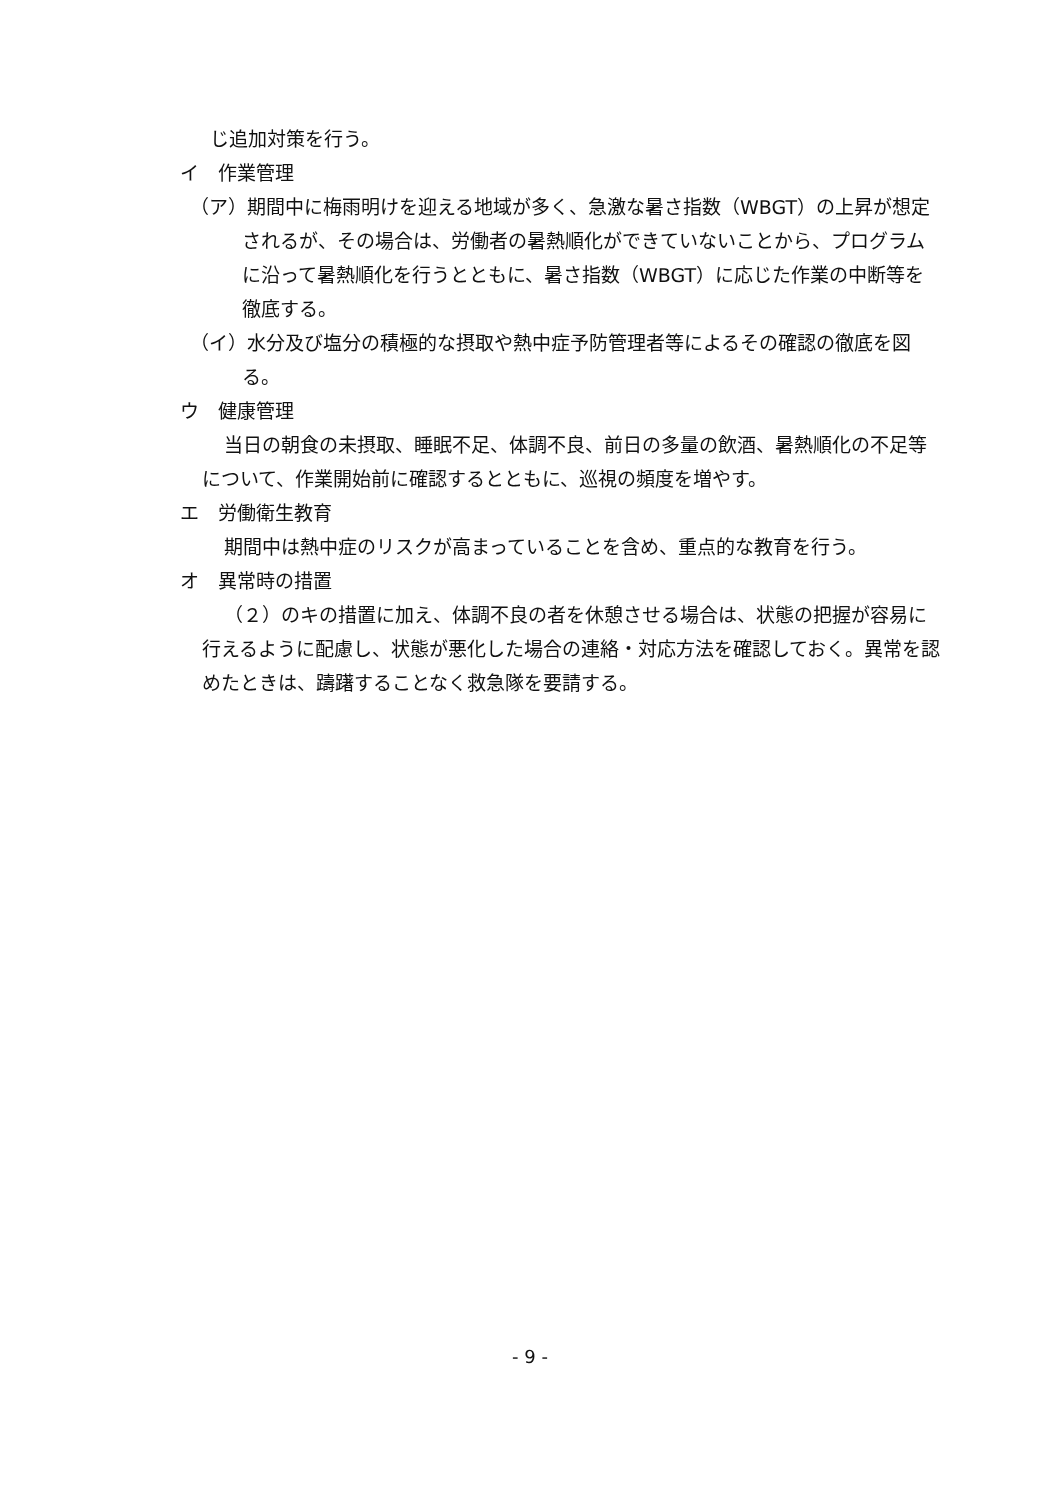じ追加対策を行う。
イ　作業管理
（ア）期間中に梅雨明けを迎える地域が多く、急激な暑さ指数（WBGT）の上昇が想定されるが、その場合は、労働者の暑熱順化ができていないことから、プログラムに沿って暑熱順化を行うとともに、暑さ指数（WBGT）に応じた作業の中断等を徹底する。
（イ）水分及び塩分の積極的な摂取や熱中症予防管理者等によるその確認の徹底を図る。
ウ　健康管理
当日の朝食の未摂取、睡眠不足、体調不良、前日の多量の飲酒、暑熱順化の不足等について、作業開始前に確認するとともに、巡視の頻度を増やす。
エ　労働衛生教育
期間中は熱中症のリスクが高まっていることを含め、重点的な教育を行う。
オ　異常時の措置
（２）のキの措置に加え、体調不良の者を休憩させる場合は、状態の把握が容易に行えるように配慮し、状態が悪化した場合の連絡・対応方法を確認しておく。異常を認めたときは、躊躇することなく救急隊を要請する。
- 9 -